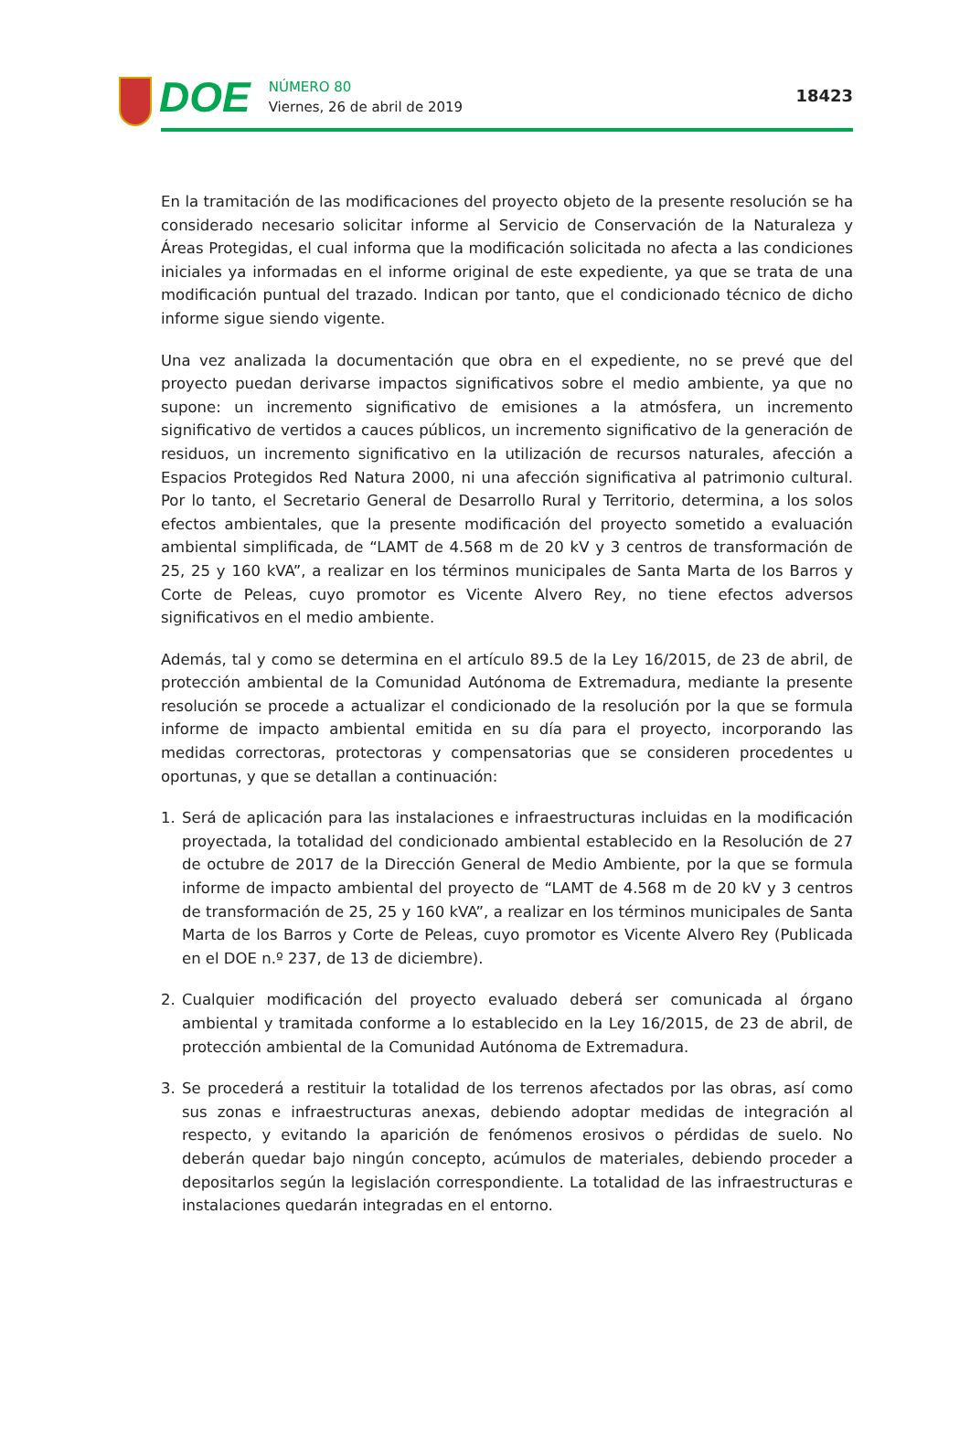DOE
NÚMERO 80
Viernes, 26 de abril de 2019
18423
En la tramitación de las modificaciones del proyecto objeto de la presente resolución se ha considerado necesario solicitar informe al Servicio de Conservación de la Naturaleza y Áreas Protegidas, el cual informa que la modificación solicitada no afecta a las condiciones iniciales ya informadas en el informe original de este expediente, ya que se trata de una modificación puntual del trazado. Indican por tanto, que el condicionado técnico de dicho informe sigue siendo vigente.
Una vez analizada la documentación que obra en el expediente, no se prevé que del proyecto puedan derivarse impactos significativos sobre el medio ambiente, ya que no supone: un incremento significativo de emisiones a la atmósfera, un incremento significativo de vertidos a cauces públicos, un incremento significativo de la generación de residuos, un incremento significativo en la utilización de recursos naturales, afección a Espacios Protegidos Red Natura 2000, ni una afección significativa al patrimonio cultural. Por lo tanto, el Secretario General de Desarrollo Rural y Territorio, determina, a los solos efectos ambientales, que la presente modificación del proyecto sometido a evaluación ambiental simplificada, de “LAMT de 4.568 m de 20 kV y 3 centros de transformación de 25, 25 y 160 kVA”, a realizar en los términos municipales de Santa Marta de los Barros y Corte de Peleas, cuyo promotor es Vicente Alvero Rey, no tiene efectos adversos significativos en el medio ambiente.
Además, tal y como se determina en el artículo 89.5 de la Ley 16/2015, de 23 de abril, de protección ambiental de la Comunidad Autónoma de Extremadura, mediante la presente resolución se procede a actualizar el condicionado de la resolución por la que se formula informe de impacto ambiental emitida en su día para el proyecto, incorporando las medidas correctoras, protectoras y compensatorias que se consideren procedentes u oportunas, y que se detallan a continuación:
1. Será de aplicación para las instalaciones e infraestructuras incluidas en la modificación proyectada, la totalidad del condicionado ambiental establecido en la Resolución de 27 de octubre de 2017 de la Dirección General de Medio Ambiente, por la que se formula informe de impacto ambiental del proyecto de “LAMT de 4.568 m de 20 kV y 3 centros de transformación de 25, 25 y 160 kVA”, a realizar en los términos municipales de Santa Marta de los Barros y Corte de Peleas, cuyo promotor es Vicente Alvero Rey (Publicada en el DOE n.º 237, de 13 de diciembre).
2. Cualquier modificación del proyecto evaluado deberá ser comunicada al órgano ambiental y tramitada conforme a lo establecido en la Ley 16/2015, de 23 de abril, de protección ambiental de la Comunidad Autónoma de Extremadura.
3. Se procederá a restituir la totalidad de los terrenos afectados por las obras, así como sus zonas e infraestructuras anexas, debiendo adoptar medidas de integración al respecto, y evitando la aparición de fenómenos erosivos o pérdidas de suelo. No deberán quedar bajo ningún concepto, acúmulos de materiales, debiendo proceder a depositarlos según la legislación correspondiente. La totalidad de las infraestructuras e instalaciones quedarán integradas en el entorno.